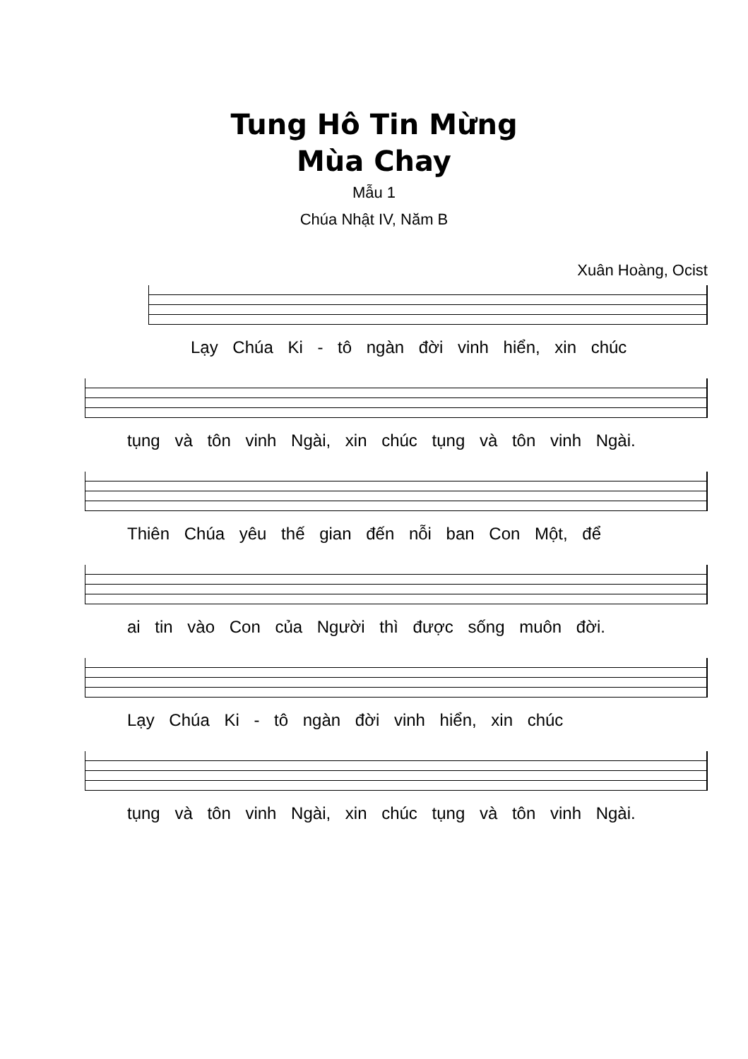Tung Hô Tin Mừng
Mùa Chay
Mẫu 1
Chúa Nhật IV, Năm B
Xuân Hoàng, Ocist
Lạy Chúa Ki - tô ngàn đời vinh hiển, xin chúc
tụng và tôn vinh Ngài, xin chúc tụng và tôn vinh Ngài.
Thiên Chúa yêu thế gian đến nỗi ban Con Một, để
ai tin vào Con của Người thì được sống muôn đời.
Lạy Chúa Ki - tô ngàn đời vinh hiển, xin chúc
tụng và tôn vinh Ngài, xin chúc tụng và tôn vinh Ngài.